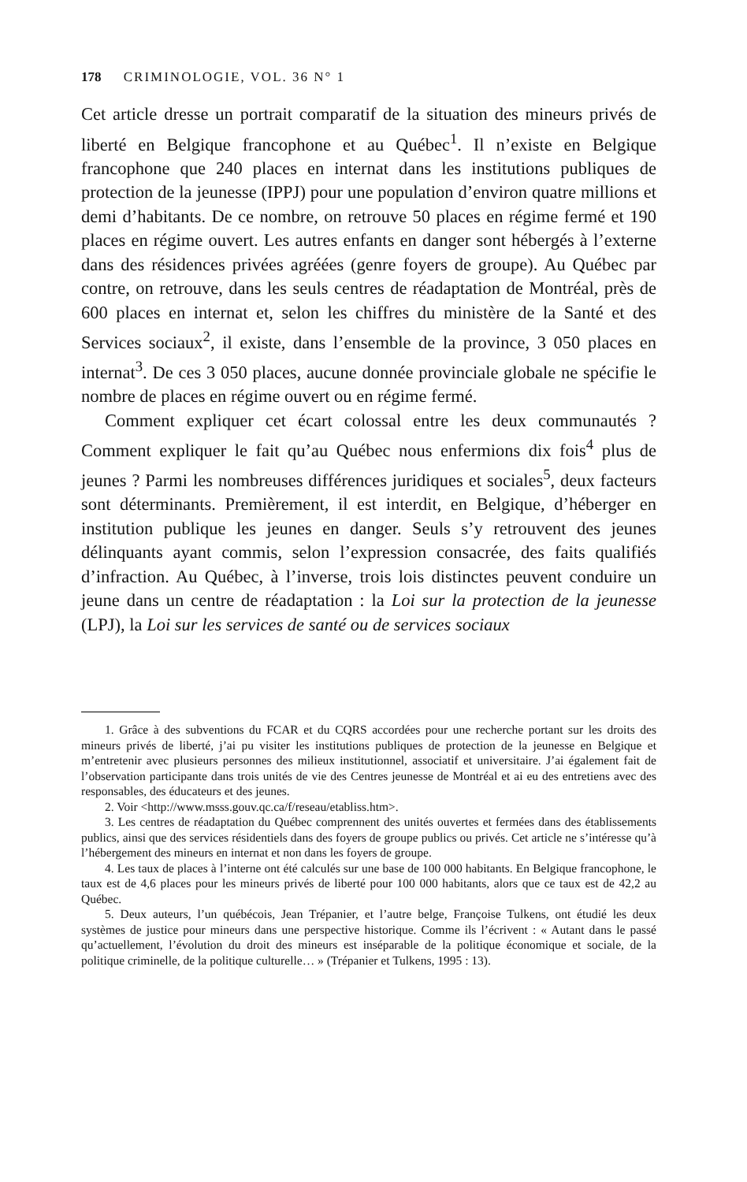178 CRIMINOLOGIE, VOL. 36 N° 1
Cet article dresse un portrait comparatif de la situation des mineurs privés de liberté en Belgique francophone et au Québec<sup>1</sup>. Il n’existe en Belgique francophone que 240 places en internat dans les institutions publiques de protection de la jeunesse (IPPJ) pour une population d’environ quatre millions et demi d’habitants. De ce nombre, on retrouve 50 places en régime fermé et 190 places en régime ouvert. Les autres enfants en danger sont hébergés à l’externe dans des résidences privées agréées (genre foyers de groupe). Au Québec par contre, on retrouve, dans les seuls centres de réadaptation de Montréal, près de 600 places en internat et, selon les chiffres du ministère de la Santé et des Services sociaux<sup>2</sup>, il existe, dans l’ensemble de la province, 3 050 places en internat<sup>3</sup>. De ces 3 050 places, aucune donnée provinciale globale ne spécifie le nombre de places en régime ouvert ou en régime fermé.
Comment expliquer cet écart colossal entre les deux communautés ? Comment expliquer le fait qu’au Québec nous enfermions dix fois<sup>4</sup> plus de jeunes ? Parmi les nombreuses différences juridiques et sociales<sup>5</sup>, deux facteurs sont déterminants. Premièrement, il est interdit, en Belgique, d’héberger en institution publique les jeunes en danger. Seuls s’y retrouvent des jeunes délinquants ayant commis, selon l’expression consacrée, des faits qualifiés d’infraction. Au Québec, à l’inverse, trois lois distinctes peuvent conduire un jeune dans un centre de réadaptation : la Loi sur la protection de la jeunesse (LPJ), la Loi sur les services de santé ou de services sociaux
1. Grâce à des subventions du FCAR et du CQRS accordées pour une recherche portant sur les droits des mineurs privés de liberté, j’ai pu visiter les institutions publiques de protection de la jeunesse en Belgique et m’entretenir avec plusieurs personnes des milieux institutionnel, associatif et universitaire. J’ai également fait de l’observation participante dans trois unités de vie des Centres jeunesse de Montréal et ai eu des entretiens avec des responsables, des éducateurs et des jeunes.
2. Voir <http://www.msss.gouv.qc.ca/f/reseau/etabliss.htm>.
3. Les centres de réadaptation du Québec comprennent des unités ouvertes et fermées dans des établissements publics, ainsi que des services résidentiels dans des foyers de groupe publics ou privés. Cet article ne s’intéresse qu’à l’hébergement des mineurs en internat et non dans les foyers de groupe.
4. Les taux de places à l’interne ont été calculés sur une base de 100 000 habitants. En Belgique francophone, le taux est de 4,6 places pour les mineurs privés de liberté pour 100 000 habitants, alors que ce taux est de 42,2 au Québec.
5. Deux auteurs, l’un québécois, Jean Trépanier, et l’autre belge, Françoise Tulkens, ont étudié les deux systèmes de justice pour mineurs dans une perspective historique. Comme ils l’écrivent : « Autant dans le passé qu’actuellement, l’évolution du droit des mineurs est inséparable de la politique économique et sociale, de la politique criminelle, de la politique culturelle… » (Trépanier et Tulkens, 1995 : 13).